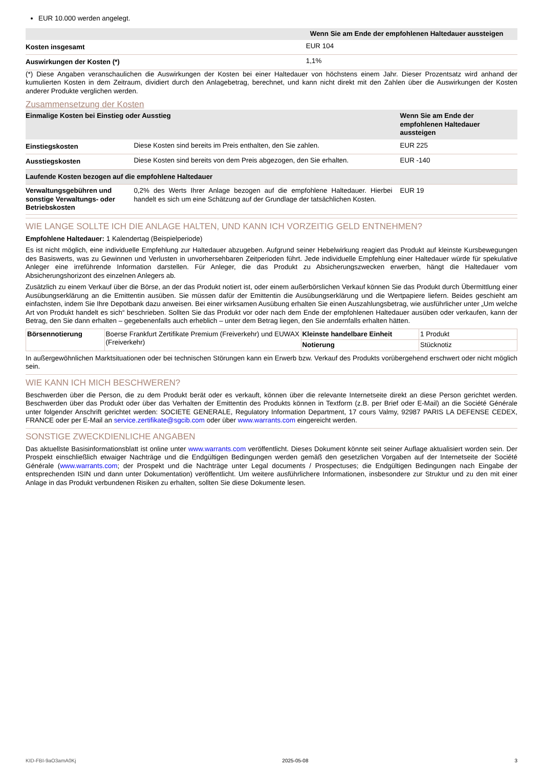EUR 10.000 werden angelegt.
| | Wenn Sie am Ende der empfohlenen Haltedauer aussteigen |
| --- | --- |
| Kosten insgesamt | EUR 104 |
| Auswirkungen der Kosten (*) | 1,1% |
(*) Diese Angaben veranschaulichen die Auswirkungen der Kosten bei einer Haltedauer von höchstens einem Jahr. Dieser Prozentsatz wird anhand der kumulierten Kosten in dem Zeitraum, dividiert durch den Anlagebetrag, berechnet, und kann nicht direkt mit den Zahlen über die Auswirkungen der Kosten anderer Produkte verglichen werden.
Zusammensetzung der Kosten
| Einmalige Kosten bei Einstieg oder Ausstieg | | Wenn Sie am Ende der empfohlenen Haltedauer aussteigen |
| --- | --- | --- |
| Einstiegskosten | Diese Kosten sind bereits im Preis enthalten, den Sie zahlen. | EUR 225 |
| Ausstiegskosten | Diese Kosten sind bereits von dem Preis abgezogen, den Sie erhalten. | EUR -140 |
| Laufende Kosten bezogen auf die empfohlene Haltedauer | | |
| Verwaltungsgebühren und sonstige Verwaltungs- oder Betriebskosten | 0,2% des Werts Ihrer Anlage bezogen auf die empfohlene Haltedauer. Hierbei handelt es sich um eine Schätzung auf der Grundlage der tatsächlichen Kosten. | EUR 19 |
WIE LANGE SOLLTE ICH DIE ANLAGE HALTEN, UND KANN ICH VORZEITIG GELD ENTNEHMEN?
Empfohlene Haltedauer: 1 Kalendertag (Beispielperiode)
Es ist nicht möglich, eine individuelle Empfehlung zur Haltedauer abzugeben. Aufgrund seiner Hebelwirkung reagiert das Produkt auf kleinste Kursbewegungen des Basiswerts, was zu Gewinnen und Verlusten in unvorhersehbaren Zeitperioden führt. Jede individuelle Empfehlung einer Haltedauer würde für spekulative Anleger eine irreführende Information darstellen. Für Anleger, die das Produkt zu Absicherungszwecken erwerben, hängt die Haltedauer vom Absicherungshorizont des einzelnen Anlegers ab.
Zusätzlich zu einem Verkauf über die Börse, an der das Produkt notiert ist, oder einem außerbörslichen Verkauf können Sie das Produkt durch Übermittlung einer Ausübungserklärung an die Emittentin ausüben. Sie müssen dafür der Emittentin die Ausübungserklärung und die Wertpapiere liefern. Beides geschieht am einfachsten, indem Sie Ihre Depotbank dazu anweisen. Bei einer wirksamen Ausübung erhalten Sie einen Auszahlungsbetrag, wie ausführlicher unter „Um welche Art von Produkt handelt es sich“ beschrieben. Sollten Sie das Produkt vor oder nach dem Ende der empfohlenen Haltedauer ausüben oder verkaufen, kann der Betrag, den Sie dann erhalten – gegebenenfalls auch erheblich – unter dem Betrag liegen, den Sie andernfalls erhalten hätten.
| Börsennotierung | Boerse Frankfurt Zertifikate Premium (Freiverkehr) und EUWAX (Freiverkehr) | Kleinste handelbare Einheit | 1 Produkt |
| | | Notierung | Stücknotiz |
In außergewöhnlichen Marktsituationen oder bei technischen Störungen kann ein Erwerb bzw. Verkauf des Produkts vorübergehend erschwert oder nicht möglich sein.
WIE KANN ICH MICH BESCHWEREN?
Beschwerden über die Person, die zu dem Produkt berät oder es verkauft, können über die relevante Internetseite direkt an diese Person gerichtet werden. Beschwerden über das Produkt oder über das Verhalten der Emittentin des Produkts können in Textform (z.B. per Brief oder E-Mail) an die Société Générale unter folgender Anschrift gerichtet werden: SOCIETE GENERALE, Regulatory Information Department, 17 cours Valmy, 92987 PARIS LA DEFENSE CEDEX, FRANCE oder per E-Mail an service.zertifikate@sgcib.com oder über www.warrants.com eingereicht werden.
SONSTIGE ZWECKDIENLICHE ANGABEN
Das aktuellste Basisinformationsblatt ist online unter www.warrants.com veröffentlicht. Dieses Dokument könnte seit seiner Auflage aktualisiert worden sein. Der Prospekt einschließlich etwaiger Nachträge und die Endgültigen Bedingungen werden gemäß den gesetzlichen Vorgaben auf der Internetseite der Société Générale (www.warrants.com; der Prospekt und die Nachträge unter Legal documents / Prospectuses; die Endgültigen Bedingungen nach Eingabe der entsprechenden ISIN und dann unter Dokumentation) veröffentlicht. Um weitere ausführlichere Informationen, insbesondere zur Struktur und zu den mit einer Anlage in das Produkt verbundenen Risiken zu erhalten, sollten Sie diese Dokumente lesen.
KID-FBI-9aO3amA0Kj 2025-05-08 3